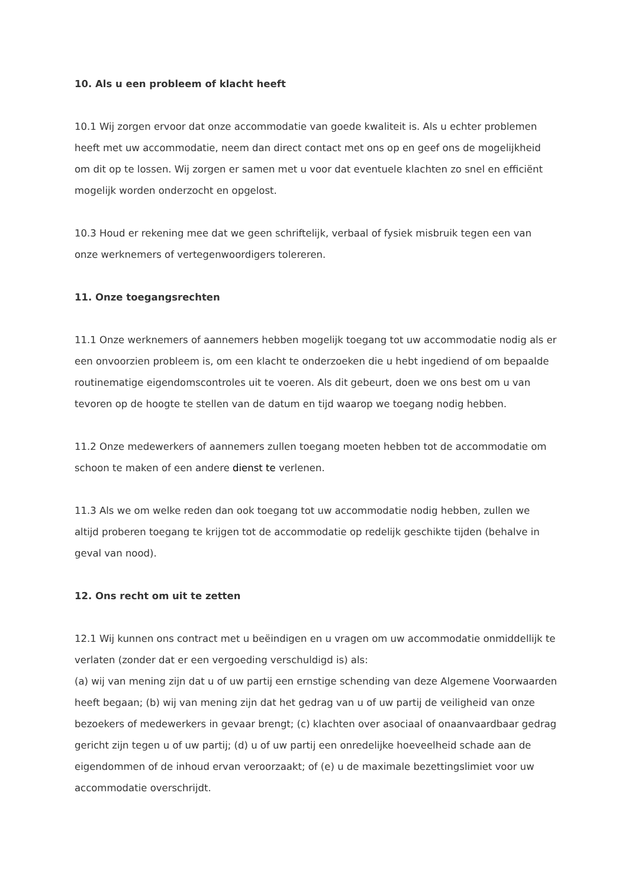10. Als u een probleem of klacht heeft
10.1 Wij zorgen ervoor dat onze accommodatie van goede kwaliteit is. Als u echter problemen heeft met uw accommodatie, neem dan direct contact met ons op en geef ons de mogelijkheid om dit op te lossen. Wij zorgen er samen met u voor dat eventuele klachten zo snel en efficiënt mogelijk worden onderzocht en opgelost.
10.3 Houd er rekening mee dat we geen schriftelijk, verbaal of fysiek misbruik tegen een van onze werknemers of vertegenwoordigers tolereren.
11. Onze toegangsrechten
11.1 Onze werknemers of aannemers hebben mogelijk toegang tot uw accommodatie nodig als er een onvoorzien probleem is, om een klacht te onderzoeken die u hebt ingediend of om bepaalde routinematige eigendomscontroles uit te voeren. Als dit gebeurt, doen we ons best om u van tevoren op de hoogte te stellen van de datum en tijd waarop we toegang nodig hebben.
11.2 Onze medewerkers of aannemers zullen toegang moeten hebben tot de accommodatie om schoon te maken of een andere dienst te verlenen.
11.3 Als we om welke reden dan ook toegang tot uw accommodatie nodig hebben, zullen we altijd proberen toegang te krijgen tot de accommodatie op redelijk geschikte tijden (behalve in geval van nood).
12. Ons recht om uit te zetten
12.1 Wij kunnen ons contract met u beëindigen en u vragen om uw accommodatie onmiddellijk te verlaten (zonder dat er een vergoeding verschuldigd is) als:
(a) wij van mening zijn dat u of uw partij een ernstige schending van deze Algemene Voorwaarden heeft begaan; (b) wij van mening zijn dat het gedrag van u of uw partij de veiligheid van onze bezoekers of medewerkers in gevaar brengt; (c) klachten over asociaal of onaanvaardbaar gedrag gericht zijn tegen u of uw partij; (d) u of uw partij een onredelijke hoeveelheid schade aan de eigendommen of de inhoud ervan veroorzaakt; of (e) u de maximale bezettingslimiet voor uw accommodatie overschrijdt.